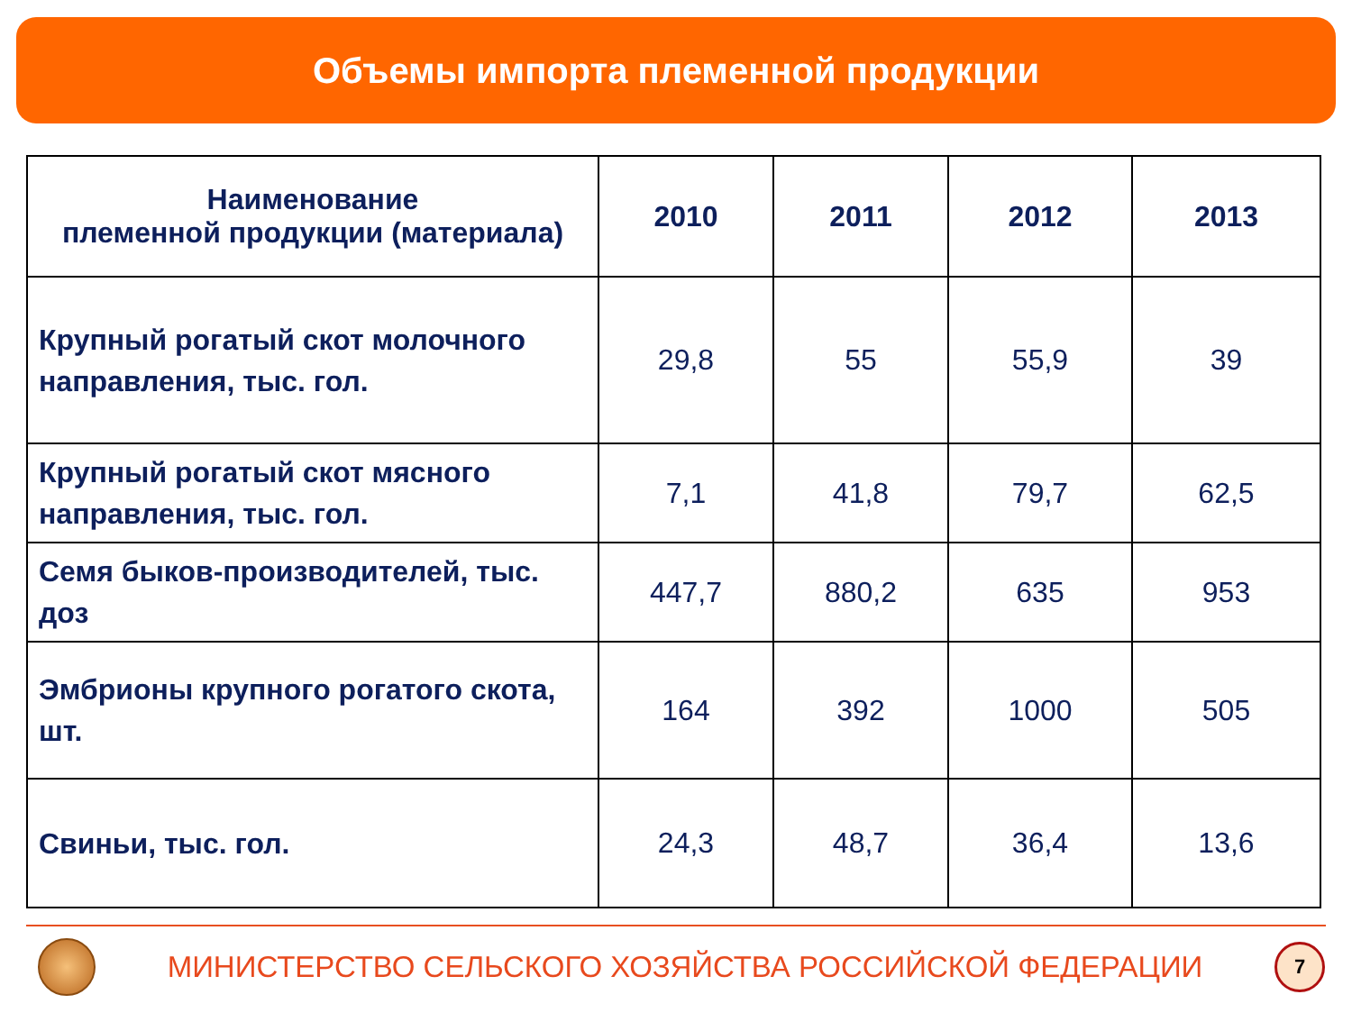Объемы импорта племенной продукции
| Наименование племенной продукции (материала) | 2010 | 2011 | 2012 | 2013 |
| --- | --- | --- | --- | --- |
| Крупный рогатый скот молочного направления, тыс. гол. | 29,8 | 55 | 55,9 | 39 |
| Крупный рогатый скот мясного направления, тыс. гол. | 7,1 | 41,8 | 79,7 | 62,5 |
| Семя быков-производителей, тыс. доз | 447,7 | 880,2 | 635 | 953 |
| Эмбрионы крупного рогатого скота, шт. | 164 | 392 | 1000 | 505 |
| Свиньи, тыс. гол. | 24,3 | 48,7 | 36,4 | 13,6 |
МИНИСТЕРСТВО СЕЛЬСКОГО ХОЗЯЙСТВА РОССИЙСКОЙ ФЕДЕРАЦИИ
7